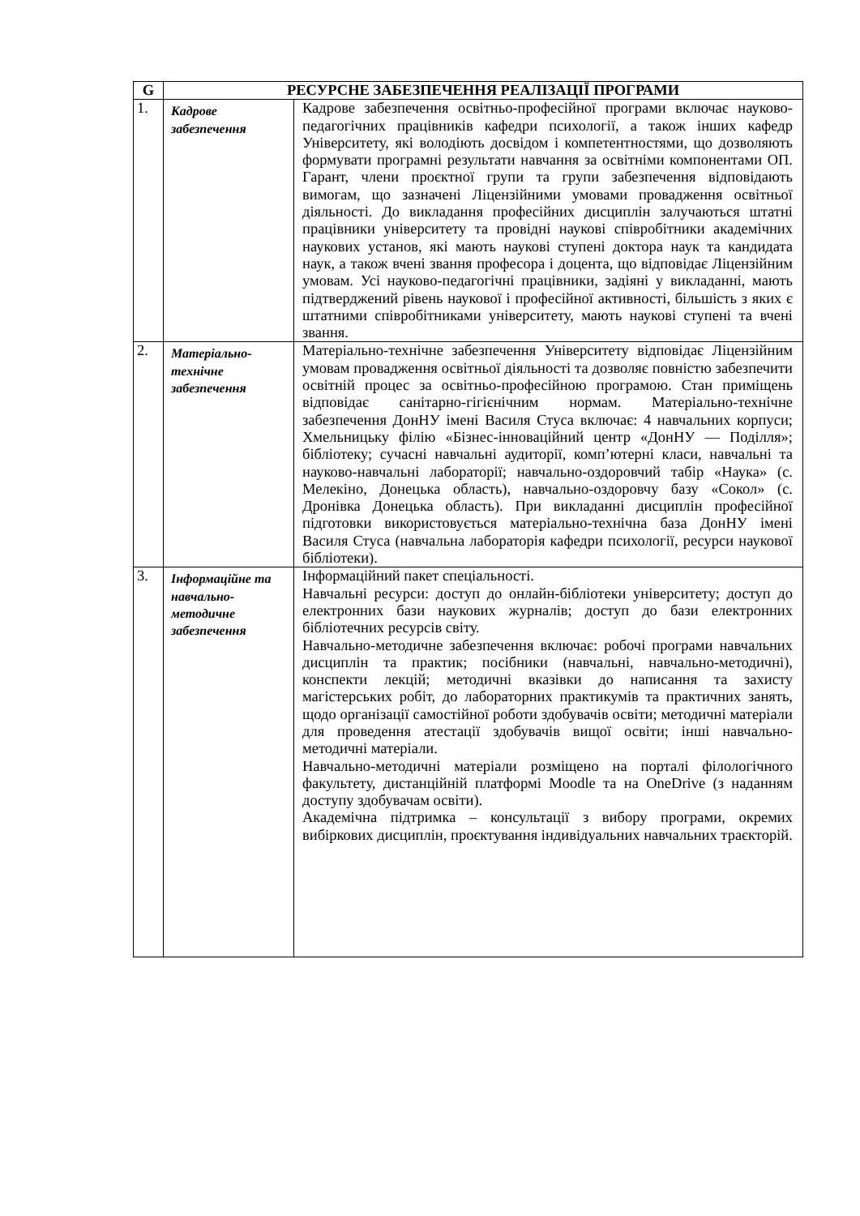| G | РЕСУРСНЕ ЗАБЕЗПЕЧЕННЯ РЕАЛІЗАЦІЇ ПРОГРАМИ | |
| --- | --- | --- |
| 1. | Кадрове забезпечення | Кадрове забезпечення освітньо-професійної програми включає науково-педагогічних працівників кафедри психології, а також інших кафедр Університету, які володіють досвідом і компетентностями, що дозволяють формувати програмні результати навчання за освітніми компонентами ОП. Гарант, члени проєктної групи та групи забезпечення відповідають вимогам, що зазначені Ліцензійними умовами провадження освітньої діяльності. До викладання професійних дисциплін залучаються штатні працівники університету та провідні наукові співробітники академічних наукових установ, які мають наукові ступені доктора наук та кандидата наук, а також вчені звання професора і доцента, що відповідає Ліцензійним умовам. Усі науково-педагогічні працівники, задіяні у викладанні, мають підтверджений рівень наукової і професійної активності, більшість з яких є штатними співробітниками університету, мають наукові ступені та вчені звання. |
| 2. | Матеріально-технічне забезпечення | Матеріально-технічне забезпечення Університету відповідає Ліцензійним умовам провадження освітньої діяльності та дозволяє повністю забезпечити освітній процес за освітньо-професійною програмою. Стан приміщень відповідає санітарно-гігієнічним нормам. Матеріально-технічне забезпечення ДонНУ імені Василя Стуса включає: 4 навчальних корпуси; Хмельницьку філію «Бізнес-інноваційний центр «ДонНУ — Поділля»; бібліотеку; сучасні навчальні аудиторії, комп’ютерні класи, навчальні та науково-навчальні лабораторії; навчально-оздоровчий табір «Наука» (с. Мелекіно, Донецька область), навчально-оздоровчу базу «Сокол» (с. Дронівка Донецька область). При викладанні дисциплін професійної підготовки використовується матеріально-технічна база ДонНУ імені Василя Стуса (навчальна лабораторія кафедри психології, ресурси наукової бібліотеки). |
| 3. | Інформаційне та навчально-методичне забезпечення | Інформаційний пакет спеціальності. Навчальні ресурси: доступ до онлайн-бібліотеки університету; доступ до електронних бази наукових журналів; доступ до бази електронних бібліотечних ресурсів світу. Навчально-методичне забезпечення включає: робочі програми навчальних дисциплін та практик; посібники (навчальні, навчально-методичні), конспекти лекцій; методичні вказівки до написання та захисту магістерських робіт, до лабораторних практикумів та практичних занять, щодо організації самостійної роботи здобувачів освіти; методичні матеріали для проведення атестації здобувачів вищої освіти; інші навчально-методичні матеріали. Навчально-методичні матеріали розміщено на порталі філологічного факультету, дистанційній платформі Moodle та на OneDrive (з наданням доступу здобувачам освіти). Академічна підтримка – консультації з вибору програми, окремих вибіркових дисциплін, проєктування індивідуальних навчальних траєкторій. |